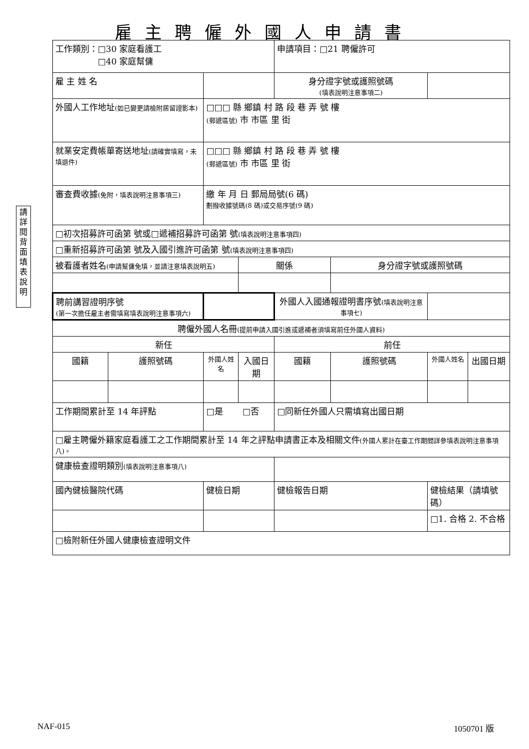雇主聘僱外國人申請書
請詳閱背面填表說明
| 工作類別：□30 家庭看護工 □40 家庭幫傭 | | | | 申請項目：□21 聘僱許可 | | | |
| 雇 主 姓 名 | | | | 身分證字號或護照號碼 (填表說明注意事項二) | | | |
| 外國人工作地址 (如已變更請檢附居留證影本) | | □□□ 縣 鄉鎮 村 路 段 巷 弄 號 樓 (郵遞區號) 市 市區 里 街 | | | | | |
| 就業安定費帳單寄送地址 (請確實填寫，未填退件) | | □□□ 縣 鄉鎮 村 路 段 巷 弄 號 樓 (郵遞區號) 市 市區 里 街 | | | | | |
| 審查費收據 (免附，填表說明注意事項三) | | 繳 年 月 日 郵局局號(6 碼) 劃撥收據號碼(8 碼)或交易序號(9 碼) | | | | | |
| □初次招募許可函第 號或□遞補招募許可函第 號 (填表說明注意事項四) | | | | | | | |
| □重新招募許可函第 號及入國引進許可函第 號 (填表說明注意事項四) | | | | | | | |
| 被看護者姓名 (申請幫傭免填，並請注意填表說明五) | | | 關係 | | 身分證字號或護照號碼 | | |
| 聘前講習證明序號 (第一次擔任雇主者需填寫填表說明注意事項六) | | | | 外國人入國通報證明書序號 (填表說明注意事項七) | | | |
| 聘僱外國人名冊 (提前申請入國引進或遞補者須填寫前任外國人資料) | | | | | | | |
| 新任 | | | | 前任 | | | |
| 國籍 | 護照號碼 | 外國人姓名 | 入國日期 | 國籍 | 護照號碼 | 外國人姓名 | 出國日期 |
| 工作期間累計至 14 年評點 | | □是 □否 | | □同新任外國人只需填寫出國日期 | | | |
| □雇主聘僱外籍家庭看護工之工作期間累計至 14 年之評點申請書正本及相關文件 (外國人累計在臺工作期間詳參填表說明注意事項八)。 | | | | | | | |
| 健康檢查證明類別 (填表說明注意事項八) | | | | | | | |
| 國內健檢醫院代碼 | | 健檢日期 | | 健檢報告日期 | | 健檢結果（請填號碼） | |
| | | | | | | □1. 合格 2. 不合格 | |
| □檢附新任外國人健康檢查證明文件 | | | | | | | |
NAF-015 1050701 版